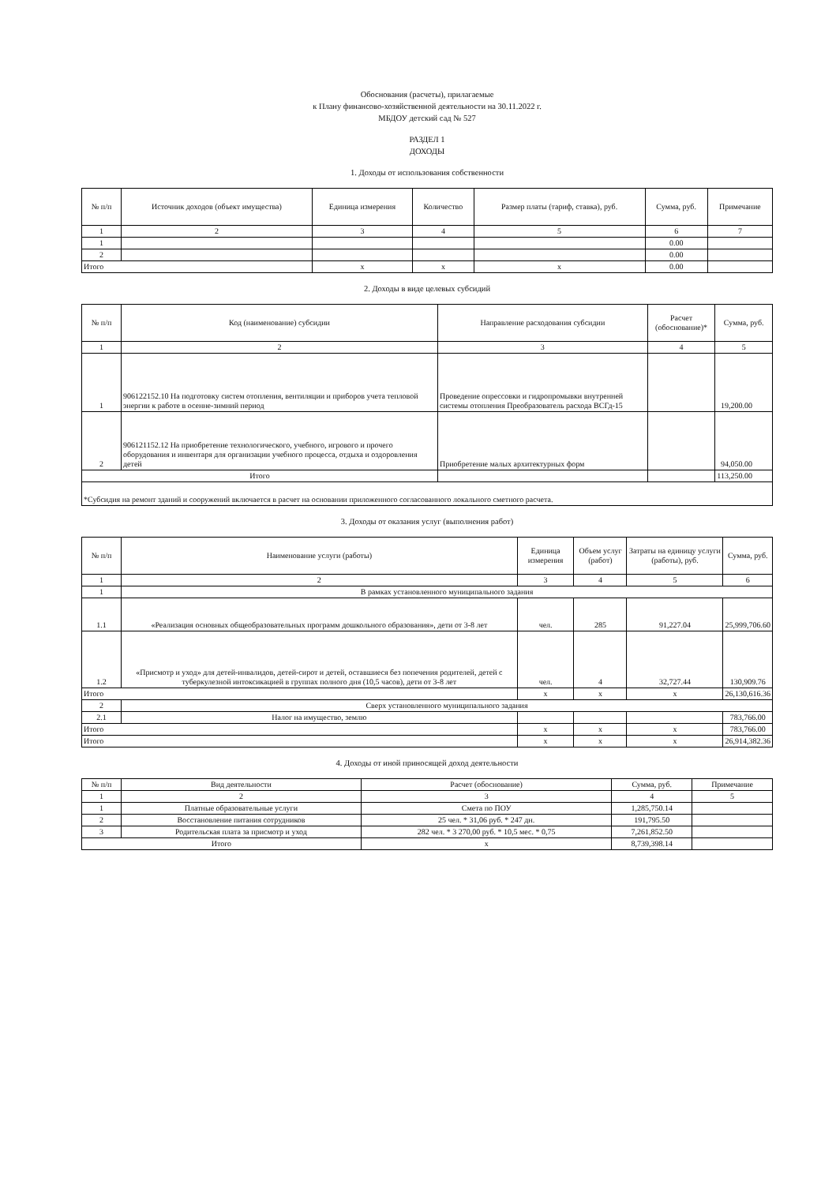Обоснования (расчеты), прилагаемые
к Плану финансово-хозяйственной деятельности на 30.11.2022 г.
МБДОУ детский сад № 527
РАЗДЕЛ 1
ДОХОДЫ
1. Доходы от использования собственности
| № п/п | Источник доходов (объект имущества) | Единица измерения | Количество | Размер платы (тариф, ставка), руб. | Сумма, руб. | Примечание |
| --- | --- | --- | --- | --- | --- | --- |
| 1 | 2 | 3 | 4 | 5 | 6 | 7 |
| 1 | | | | | 0.00 | |
| 2 | | | | | 0.00 | |
| Итого | | x | x | x | 0.00 | |
2. Доходы в виде целевых субсидий
| № п/п | Код (наименование) субсидии | Направление расходования субсидии | Расчет (обоснование)* | Сумма, руб. |
| --- | --- | --- | --- | --- |
| 1 | 2 | 3 | 4 | 5 |
| 1 | 906122152.10 На подготовку систем отопления, вентиляции и приборов учета тепловой энергии к работе в осенне-зимний период | Проведение опрессовки и гидропромывки внутренней системы отопления Преобразователь расхода ВСГд-15 | | 19,200.00 |
| 2 | 906121152.12 На приобретение технологического, учебного, игрового и прочего оборудования и инвентаря для организации учебного процесса, отдыха и оздоровления детей | Приобретение малых архитектурных форм | | 94,050.00 |
| Итого | | | | 113,250.00 |
| *Субсидия на ремонт зданий и сооружений включается в расчет на основании приложенного согласованного локального сметного расчета. | | | | |
3. Доходы от оказания услуг (выполнения работ)
| № п/п | Наименование услуги (работы) | Единица измерения | Объем услуг (работ) | Затраты на единицу услуги (работы), руб. | Сумма, руб. |
| --- | --- | --- | --- | --- | --- |
| 1 | 2 | 3 | 4 | 5 | 6 |
| 1 | В рамках установленного муниципального задания | | | | |
| 1.1 | «Реализация основных общеобразовательных программ дошкольного образования», дети от 3-8 лет | чел. | 285 | 91,227.04 | 25,999,706.60 |
| 1.2 | «Присмотр и уход» для детей-инвалидов, детей-сирот и детей, оставшиеся без попечения родителей, детей с туберкулезной интоксикацией в группах полного дня (10,5 часов), дети от 3-8 лет | чел. | 4 | 32,727.44 | 130,909.76 |
| Итого | | x | x | x | 26,130,616.36 |
| 2 | Сверх установленного муниципального задания | | | | |
| 2.1 | Налог на имущество, землю | | | | 783,766.00 |
| Итого | | x | x | x | 783,766.00 |
| Итого | | x | x | x | 26,914,382.36 |
4. Доходы от иной приносящей доход деятельности
| № п/п | Вид деятельности | Расчет (обоснование) | Сумма, руб. | Примечание |
| 1 | 2 | 3 | 4 | 5 |
| 1 | Платные образовательные услуги | Смета по ПОУ | 1,285,750.14 | |
| 2 | Восстановление питания сотрудников | 25 чел. * 31,06 руб. * 247 дн. | 191,795.50 | |
| 3 | Родительская плата за присмотр и уход | 282 чел. * 3 270,00 руб. * 10,5 мес. * 0,75 | 7,261,852.50 | |
| Итого | | x | 8,739,398.14 | |